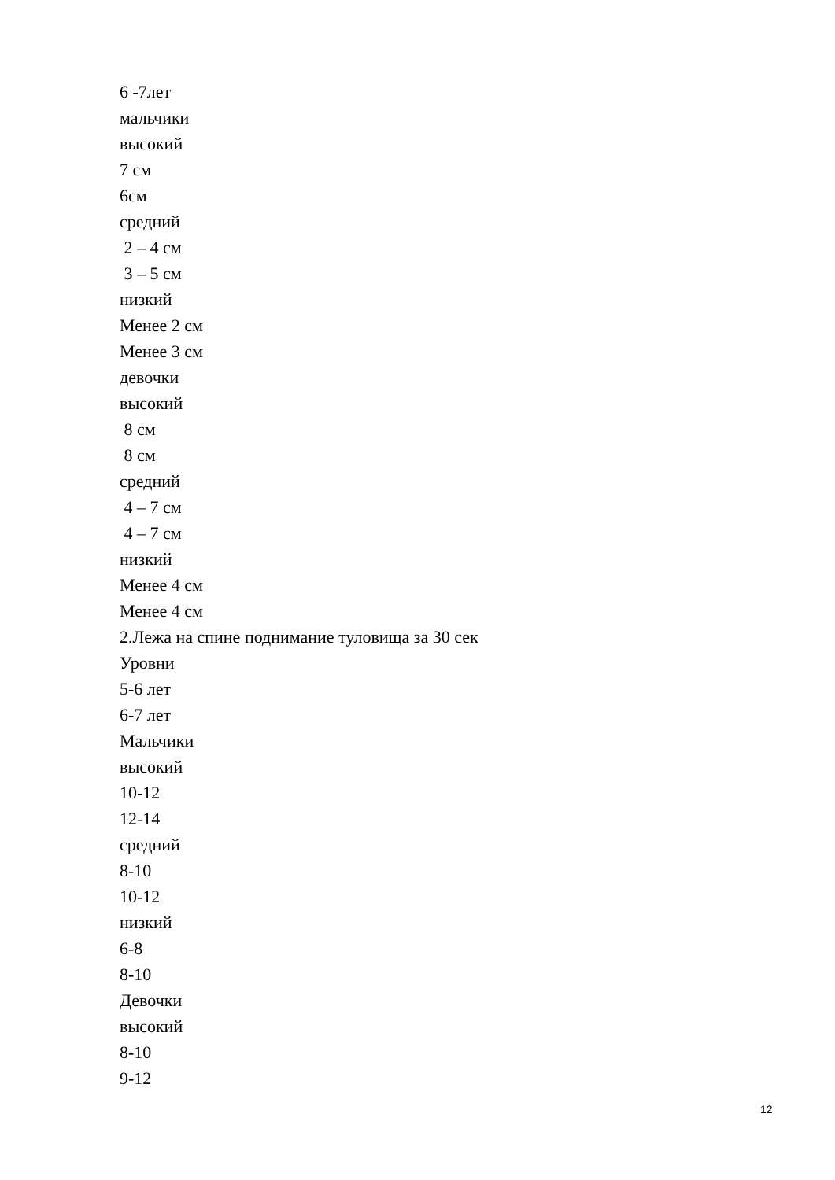6 -7лет
мальчики
высокий
7 см
6см
средний
2 – 4 см
3 – 5 см
низкий
Менее 2 см
Менее 3 см
девочки
высокий
8 см
8 см
средний
4 – 7 см
4 – 7 см
низкий
Менее 4 см
Менее 4 см
2.Лежа на спине поднимание туловища за 30 сек
Уровни
5-6 лет
6-7 лет
Мальчики
высокий
10-12
12-14
средний
8-10
10-12
низкий
6-8
8-10
Девочки
высокий
8-10
9-12
12